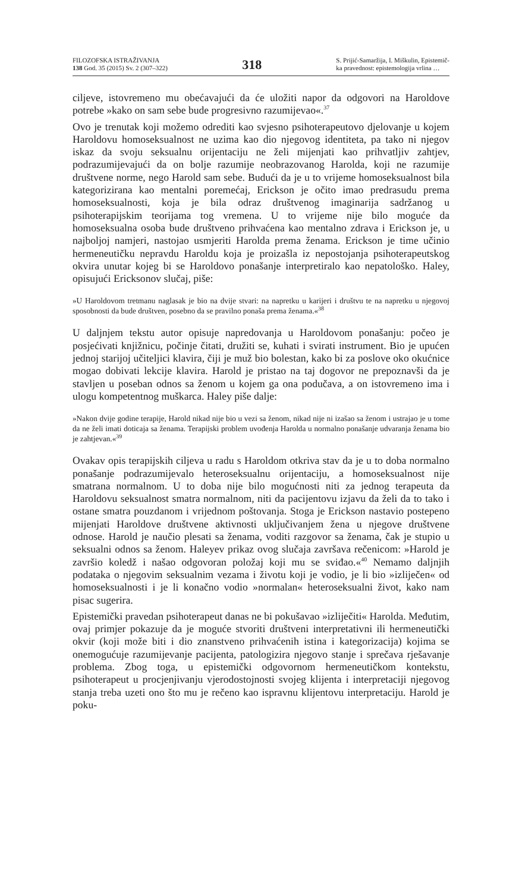FILOZOFSKA ISTRAŽIVANJA
138 God. 35 (2015) Sv. 2 (307–322)
318
S. Prijić-Samaržija, I. Miškulin, Epistemič-
ka pravednost: epistemologija vrlina …
ciljeve, istovremeno mu obećavajući da će uložiti napor da odgovori na Haroldove potrebe »kako on sam sebe bude progresivno razumijevao«.<sup>37</sup>
Ovo je trenutak koji možemo odrediti kao svjesno psihoterapeutovo djelovanje u kojem Haroldovu homoseksualnost ne uzima kao dio njegovog identiteta, pa tako ni njegov iskaz da svoju seksualnu orijentaciju ne želi mijenjati kao prihvatljiv zahtjev, podrazumijevajući da on bolje razumije neobrazovanog Harolda, koji ne razumije društvene norme, nego Harold sam sebe. Budući da je u to vrijeme homoseksualnost bila kategorizirana kao mentalni poremećaj, Erickson je očito imao predrasudu prema homoseksualnosti, koja je bila odraz društvenog imaginarija sadržanog u psihoterapijskim teorijama tog vremena. U to vrijeme nije bilo moguće da homoseksualna osoba bude društveno prihvaćena kao mentalno zdrava i Erickson je, u najboljoj namjeri, nastojao usmjeriti Harolda prema ženama. Erickson je time učinio hermeneutičku nepravdu Haroldu koja je proizašla iz nepostojanja psihoterapeutskog okvira unutar kojeg bi se Haroldovo ponašanje interpretiralo kao nepatološko. Haley, opisujući Ericksonov slučaj, piše:
»U Haroldovom tretmanu naglasak je bio na dvije stvari: na napretku u karijeri i društvu te na napretku u njegovoj sposobnosti da bude društven, posebno da se pravilno ponaša prema ženama.«<sup>38</sup>
U daljnjem tekstu autor opisuje napredovanja u Haroldovom ponašanju: počeo je posjećivati knjižnicu, počinje čitati, družiti se, kuhati i svirati instrument. Bio je upućen jednoj starijoj učiteljici klavira, čiji je muž bio bolestan, kako bi za poslove oko okućnice mogao dobivati lekcije klavira. Harold je pristao na taj dogovor ne prepoznavši da je stavljen u poseban odnos sa ženom u kojem ga ona podučava, a on istovremeno ima i ulogu kompetentnog muškarca. Haley piše dalje:
»Nakon dvije godine terapije, Harold nikad nije bio u vezi sa ženom, nikad nije ni izašao sa ženom i ustrajao je u tome da ne želi imati doticaja sa ženama. Terapijski problem uvođenja Harolda u normalno ponašanje udvaranja ženama bio je zahtjevan.«<sup>39</sup>
Ovakav opis terapijskih ciljeva u radu s Haroldom otkriva stav da je u to doba normalno ponašanje podrazumijevalo heteroseksualnu orijentaciju, a homoseksualnost nije smatrana normalnom. U to doba nije bilo mogućnosti niti za jednog terapeuta da Haroldovu seksualnost smatra normalnom, niti da pacijentovu izjavu da želi da to tako i ostane smatra pouzdanom i vrijednom poštovanja. Stoga je Erickson nastavio postepeno mijenjati Haroldove društvene aktivnosti uključivanjem žena u njegove društvene odnose. Harold je naučio plesati sa ženama, voditi razgovor sa ženama, čak je stupio u seksualni odnos sa ženom. Haleyev prikaz ovog slučaja završava rečenicom: »Harold je završio koledž i našao odgovoran položaj koji mu se sviđao.«<sup>40</sup> Nemamo daljnjih podataka o njegovim seksualnim vezama i životu koji je vodio, je li bio »izliječen« od homoseksualnosti i je li konačno vodio »normalan« heteroseksualni život, kako nam pisac sugerira.
Epistemički pravedan psihoterapeut danas ne bi pokušavao »izliječiti« Harolda. Međutim, ovaj primjer pokazuje da je moguće stvoriti društveni interpretativni ili hermeneutički okvir (koji može biti i dio znanstveno prihvaćenih istina i kategorizacija) kojima se onemogućuje razumijevanje pacijenta, patologizira njegovo stanje i sprečava rješavanje problema. Zbog toga, u epistemički odgovornom hermeneutičkom kontekstu, psihoterapeut u procjenjivanju vjerodostojnosti svojeg klijenta i interpretaciji njegovog stanja treba uzeti ono što mu je rečeno kao ispravnu klijentovu interpretaciju. Harold je poku-